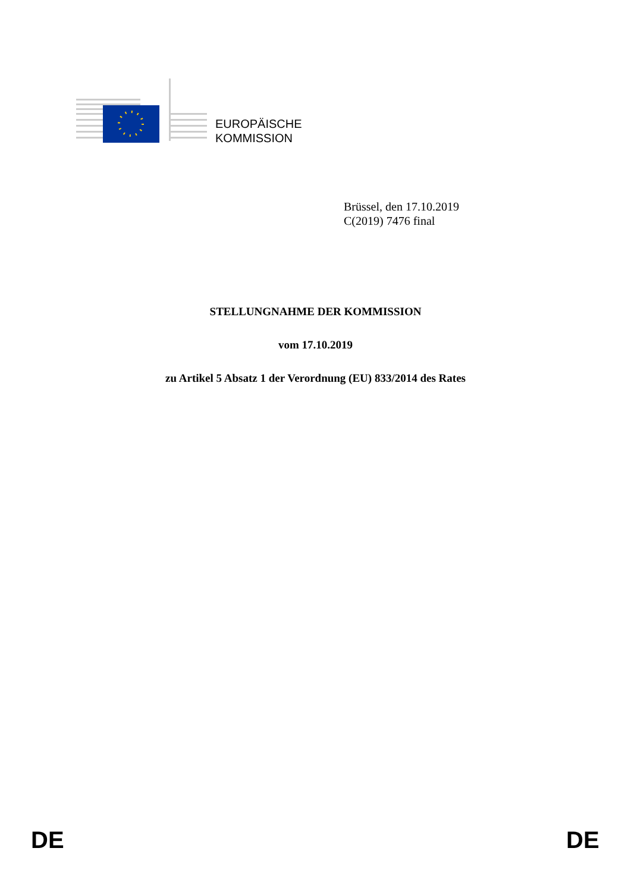EUROPÄISCHE
KOMMISSION
Brüssel, den 17.10.2019
C(2019) 7476 final
STELLUNGNAHME DER KOMMISSION
vom 17.10.2019
zu Artikel 5 Absatz 1 der Verordnung (EU) 833/2014 des Rates
DE DE